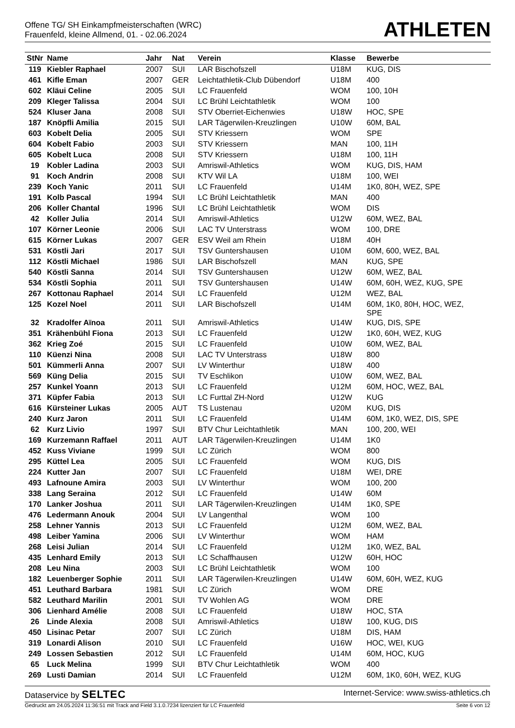Offene TG/ SH Einkampfmeisterschaften (WRC)
Frauenfeld, kleine Allmend, 01. - 02.06.2024
ATHLETEN
| StNr | Name | Jahr | Nat | Verein | Klasse | Bewerbe |
| --- | --- | --- | --- | --- | --- | --- |
| 119 | Kiebler Raphael | 2007 | SUI | LAR Bischofszell | U18M | KUG, DIS |
| 461 | Kifle Eman | 2007 | GER | Leichtathletik-Club Dübendorf | U18M | 400 |
| 602 | Kläui Celine | 2005 | SUI | LC Frauenfeld | WOM | 100, 10H |
| 209 | Kleger Talissa | 2004 | SUI | LC Brühl Leichtathletik | WOM | 100 |
| 524 | Kluser Jana | 2008 | SUI | STV Oberriet-Eichenwies | U18W | HOC, SPE |
| 187 | Knöpfli Amilia | 2015 | SUI | LAR Tägerwilen-Kreuzlingen | U10W | 60M, BAL |
| 603 | Kobelt Delia | 2005 | SUI | STV Kriessern | WOM | SPE |
| 604 | Kobelt Fabio | 2003 | SUI | STV Kriessern | MAN | 100, 11H |
| 605 | Kobelt Luca | 2008 | SUI | STV Kriessern | U18M | 100, 11H |
| 19 | Kobler Ladina | 2003 | SUI | Amriswil-Athletics | WOM | KUG, DIS, HAM |
| 91 | Koch Andrin | 2008 | SUI | KTV Wil LA | U18M | 100, WEI |
| 239 | Koch Yanic | 2011 | SUI | LC Frauenfeld | U14M | 1K0, 80H, WEZ, SPE |
| 191 | Kolb Pascal | 1994 | SUI | LC Brühl Leichtathletik | MAN | 400 |
| 206 | Koller Chantal | 1996 | SUI | LC Brühl Leichtathletik | WOM | DIS |
| 42 | Koller Julia | 2014 | SUI | Amriswil-Athletics | U12W | 60M, WEZ, BAL |
| 107 | Körner Leonie | 2006 | SUI | LAC TV Unterstrass | WOM | 100, DRE |
| 615 | Körner Lukas | 2007 | GER | ESV Weil am Rhein | U18M | 40H |
| 531 | Köstli Jari | 2017 | SUI | TSV Guntershausen | U10M | 60M, 600, WEZ, BAL |
| 112 | Köstli Michael | 1986 | SUI | LAR Bischofszell | MAN | KUG, SPE |
| 540 | Köstli Sanna | 2014 | SUI | TSV Guntershausen | U12W | 60M, WEZ, BAL |
| 534 | Köstli Sophia | 2011 | SUI | TSV Guntershausen | U14W | 60M, 60H, WEZ, KUG, SPE |
| 267 | Kottonau Raphael | 2014 | SUI | LC Frauenfeld | U12M | WEZ, BAL |
| 125 | Kozel Noel | 2011 | SUI | LAR Bischofszell | U14M | 60M, 1K0, 80H, HOC, WEZ, SPE |
| 32 | Kradolfer Aïnoa | 2011 | SUI | Amriswil-Athletics | U14W | KUG, DIS, SPE |
| 351 | Krähenbühl Fiona | 2013 | SUI | LC Frauenfeld | U12W | 1K0, 60H, WEZ, KUG |
| 362 | Krieg Zoé | 2015 | SUI | LC Frauenfeld | U10W | 60M, WEZ, BAL |
| 110 | Küenzi Nina | 2008 | SUI | LAC TV Unterstrass | U18W | 800 |
| 501 | Kümmerli Anna | 2007 | SUI | LV Winterthur | U18W | 400 |
| 569 | Küng Delia | 2015 | SUI | TV Eschlikon | U10W | 60M, WEZ, BAL |
| 257 | Kunkel Yoann | 2013 | SUI | LC Frauenfeld | U12M | 60M, HOC, WEZ, BAL |
| 371 | Küpfer Fabia | 2013 | SUI | LC Furttal ZH-Nord | U12W | KUG |
| 616 | Kürsteiner Lukas | 2005 | AUT | TS Lustenau | U20M | KUG, DIS |
| 240 | Kurz Jaron | 2011 | SUI | LC Frauenfeld | U14M | 60M, 1K0, WEZ, DIS, SPE |
| 62 | Kurz Livio | 1997 | SUI | BTV Chur Leichtathletik | MAN | 100, 200, WEI |
| 169 | Kurzemann Raffael | 2011 | AUT | LAR Tägerwilen-Kreuzlingen | U14M | 1K0 |
| 452 | Kuss Viviane | 1999 | SUI | LC Zürich | WOM | 800 |
| 295 | Küttel Lea | 2005 | SUI | LC Frauenfeld | WOM | KUG, DIS |
| 224 | Kutter Jan | 2007 | SUI | LC Frauenfeld | U18M | WEI, DRE |
| 493 | Lafnoune Amira | 2003 | SUI | LV Winterthur | WOM | 100, 200 |
| 338 | Lang Seraina | 2012 | SUI | LC Frauenfeld | U14W | 60M |
| 170 | Lanker Joshua | 2011 | SUI | LAR Tägerwilen-Kreuzlingen | U14M | 1K0, SPE |
| 476 | Ledermann Anouk | 2004 | SUI | LV Langenthal | WOM | 100 |
| 258 | Lehner Yannis | 2013 | SUI | LC Frauenfeld | U12M | 60M, WEZ, BAL |
| 498 | Leiber Yamina | 2006 | SUI | LV Winterthur | WOM | HAM |
| 268 | Leisi Julian | 2014 | SUI | LC Frauenfeld | U12M | 1K0, WEZ, BAL |
| 435 | Lenhard Emily | 2013 | SUI | LC Schaffhausen | U12W | 60H, HOC |
| 208 | Leu Nina | 2003 | SUI | LC Brühl Leichtathletik | WOM | 100 |
| 182 | Leuenberger Sophie | 2011 | SUI | LAR Tägerwilen-Kreuzlingen | U14W | 60M, 60H, WEZ, KUG |
| 451 | Leuthard Barbara | 1981 | SUI | LC Zürich | WOM | DRE |
| 582 | Leuthard Marilin | 2001 | SUI | TV Wohlen AG | WOM | DRE |
| 306 | Lienhard Amélie | 2008 | SUI | LC Frauenfeld | U18W | HOC, STA |
| 26 | Linde Alexia | 2008 | SUI | Amriswil-Athletics | U18W | 100, KUG, DIS |
| 450 | Lisinac Petar | 2007 | SUI | LC Zürich | U18M | DIS, HAM |
| 319 | Lonardi Alison | 2010 | SUI | LC Frauenfeld | U16W | HOC, WEI, KUG |
| 249 | Lossen Sebastien | 2012 | SUI | LC Frauenfeld | U14M | 60M, HOC, KUG |
| 65 | Luck Melina | 1999 | SUI | BTV Chur Leichtathletik | WOM | 400 |
| 269 | Lusti Damian | 2014 | SUI | LC Frauenfeld | U12M | 60M, 1K0, 60H, WEZ, KUG |
Dataservice by SELTEC Internet-Service: www.swiss-athletics.ch
Gedruckt am 24.05.2024 11:36:51 mit Track and Field 3.1.0.7234 lizenziert für LC Frauenfeld Seite 6 von 12